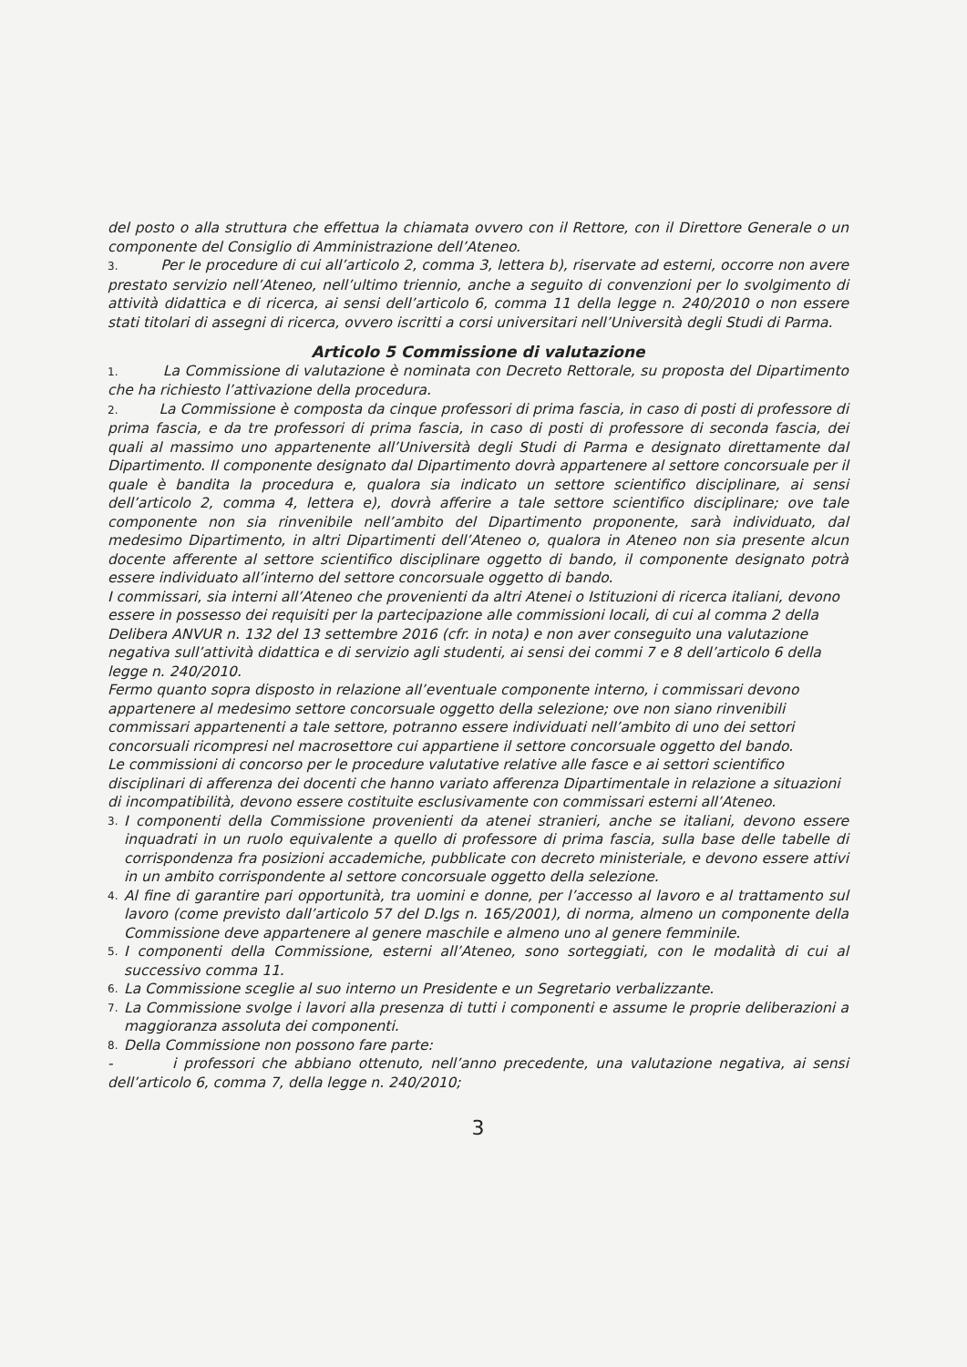del posto o alla struttura che effettua la chiamata ovvero con il Rettore, con il Direttore Generale o un componente del Consiglio di Amministrazione dell’Ateneo.
3. Per le procedure di cui all’articolo 2, comma 3, lettera b), riservate ad esterni, occorre non avere prestato servizio nell’Ateneo, nell’ultimo triennio, anche a seguito di convenzioni per lo svolgimento di attività didattica e di ricerca, ai sensi dell’articolo 6, comma 11 della legge n. 240/2010 o non essere stati titolari di assegni di ricerca, ovvero iscritti a corsi universitari nell’Università degli Studi di Parma.
Articolo 5 Commissione di valutazione
1. La Commissione di valutazione è nominata con Decreto Rettorale, su proposta del Dipartimento che ha richiesto l’attivazione della procedura.
2. La Commissione è composta da cinque professori di prima fascia, in caso di posti di professore di prima fascia, e da tre professori di prima fascia, in caso di posti di professore di seconda fascia, dei quali al massimo uno appartenente all’Università degli Studi di Parma e designato direttamente dal Dipartimento. Il componente designato dal Dipartimento dovrà appartenere al settore concorsuale per il quale è bandita la procedura e, qualora sia indicato un settore scientifico disciplinare, ai sensi dell’articolo 2, comma 4, lettera e), dovrà afferire a tale settore scientifico disciplinare; ove tale componente non sia rinvenibile nell’ambito del Dipartimento proponente, sarà individuato, dal medesimo Dipartimento, in altri Dipartimenti dell’Ateneo o, qualora in Ateneo non sia presente alcun docente afferente al settore scientifico disciplinare oggetto di bando, il componente designato potrà essere individuato all’interno del settore concorsuale oggetto di bando.
I commissari, sia interni all’Ateneo che provenienti da altri Atenei o Istituzioni di ricerca italiani, devono essere in possesso dei requisiti per la partecipazione alle commissioni locali, di cui al comma 2 della Delibera ANVUR n. 132 del 13 settembre 2016 (cfr. in nota) e non aver conseguito una valutazione negativa sull’attività didattica e di servizio agli studenti, ai sensi dei commi 7 e 8 dell’articolo 6 della legge n. 240/2010.
Fermo quanto sopra disposto in relazione all’eventuale componente interno, i commissari devono appartenere al medesimo settore concorsuale oggetto della selezione; ove non siano rinvenibili commissari appartenenti a tale settore, potranno essere individuati nell’ambito di uno dei settori concorsuali ricompresi nel macrosettore cui appartiene il settore concorsuale oggetto del bando.
Le commissioni di concorso per le procedure valutative relative alle fasce e ai settori scientifico disciplinari di afferenza dei docenti che hanno variato afferenza Dipartimentale in relazione a situazioni di incompatibilità, devono essere costituite esclusivamente con commissari esterni all’Ateneo.
3.
I componenti della Commissione provenienti da atenei stranieri, anche se italiani, devono essere inquadrati in un ruolo equivalente a quello di professore di prima fascia, sulla base delle tabelle di corrispondenza fra posizioni accademiche, pubblicate con decreto ministeriale, e devono essere attivi in un ambito corrispondente al settore concorsuale oggetto della selezione.
4.
Al fine di garantire pari opportunità, tra uomini e donne, per l’accesso al lavoro e al trattamento sul lavoro (come previsto dall’articolo 57 del D.lgs n. 165/2001), di norma, almeno un componente della Commissione deve appartenere al genere maschile e almeno uno al genere femminile.
5.
I componenti della Commissione, esterni all’Ateneo, sono sorteggiati, con le modalità di cui al successivo comma 11.
6.
La Commissione sceglie al suo interno un Presidente e un Segretario verbalizzante.
7.
La Commissione svolge i lavori alla presenza di tutti i componenti e assume le proprie deliberazioni a maggioranza assoluta dei componenti.
8.
Della Commissione non possono fare parte:
- i professori che abbiano ottenuto, nell’anno precedente, una valutazione negativa, ai sensi dell’articolo 6, comma 7, della legge n. 240/2010;
3